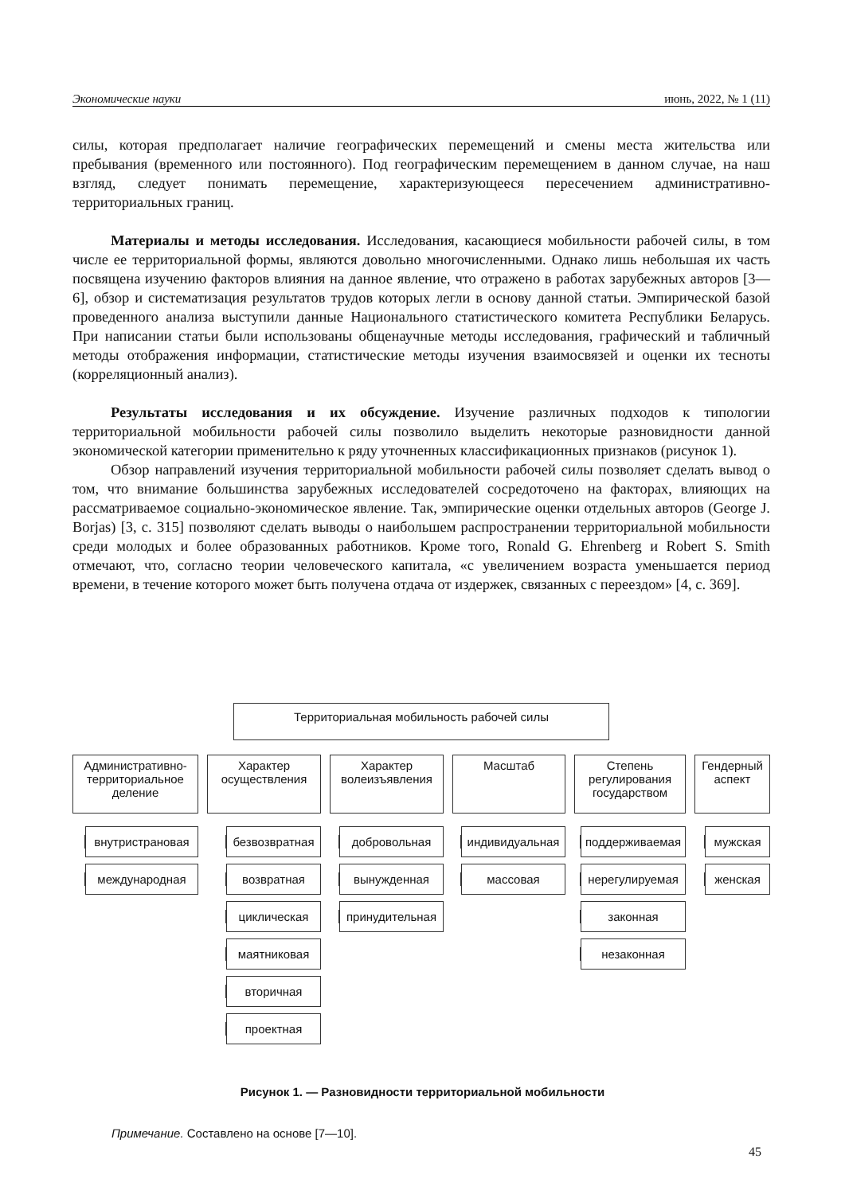Экономические науки июнь, 2022, № 1 (11)
силы, которая предполагает наличие географических перемещений и смены места жительства или пребывания (временного или постоянного). Под географическим перемещением в данном случае, на наш взгляд, следует понимать перемещение, характеризующееся пересечением административно-территориальных границ.
Материалы и методы исследования. Исследования, касающиеся мобильности рабочей силы, в том числе ее территориальной формы, являются довольно многочисленными. Однако лишь небольшая их часть посвящена изучению факторов влияния на данное явление, что отражено в работах зарубежных авторов [3—6], обзор и систематизация результатов трудов которых легли в основу данной статьи. Эмпирической базой проведенного анализа выступили данные Национального статистического комитета Республики Беларусь. При написании статьи были использованы общенаучные методы исследования, графический и табличный методы отображения информации, статистические методы изучения взаимосвязей и оценки их тесноты (корреляционный анализ).
Результаты исследования и их обсуждение. Изучение различных подходов к типологии территориальной мобильности рабочей силы позволило выделить некоторые разновидности данной экономической категории применительно к ряду уточненных классификационных признаков (рисунок 1).
Обзор направлений изучения территориальной мобильности рабочей силы позволяет сделать вывод о том, что внимание большинства зарубежных исследователей сосредоточено на факторах, влияющих на рассматриваемое социально-экономическое явление. Так, эмпирические оценки отдельных авторов (George J. Borjas) [3, с. 315] позволяют сделать выводы о наибольшем распространении территориальной мобильности среди молодых и более образованных работников. Кроме того, Ronald G. Ehrenberg и Robert S. Smith отмечают, что, согласно теории человеческого капитала, «с увеличением возраста уменьшается период времени, в течение которого может быть получена отдача от издержек, связанных с переездом» [4, с. 369].
Территориальная мобильность рабочей силы
Административно-территориальное деление
внутристрановая
международная
Характер осуществления
безвозвратная
возвратная
циклическая
маятниковая
вторичная
проектная
Характер волеизъявления
добровольная
вынужденная
принудительная
Масштаб
индивидуальная
массовая
Степень регулирования государством
поддерживаемая
нерегулируемая
законная
незаконная
Гендерный аспект
мужская
женская
Рисунок 1. — Разновидности территориальной мобильности
Примечание. Составлено на основе [7—10].
45